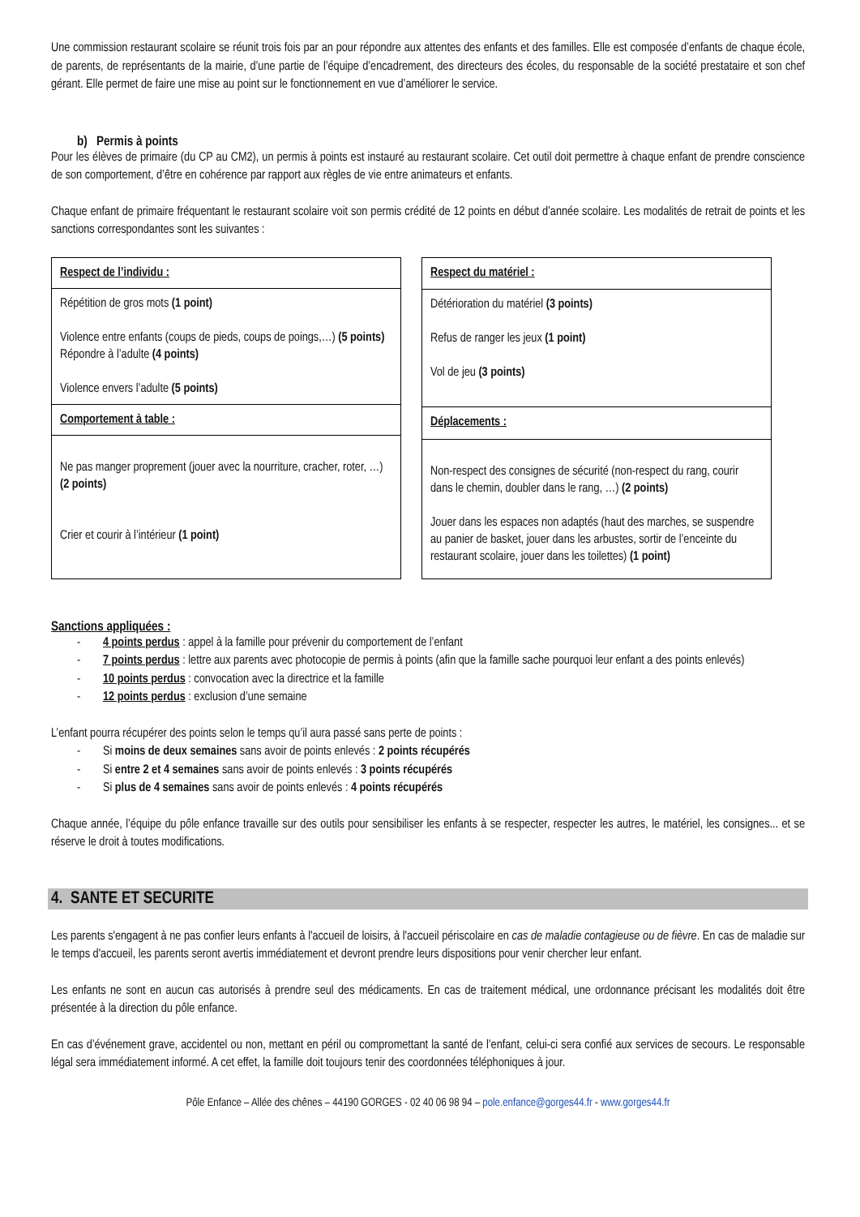Une commission restaurant scolaire se réunit trois fois par an pour répondre aux attentes des enfants et des familles. Elle est composée d’enfants de chaque école, de parents, de représentants de la mairie, d’une partie de l’équipe d’encadrement, des directeurs des écoles, du responsable de la société prestataire et son chef gérant. Elle permet de faire une mise au point sur le fonctionnement en vue d’améliorer le service.
b) Permis à points
Pour les élèves de primaire (du CP au CM2), un permis à points est instauré au restaurant scolaire. Cet outil doit permettre à chaque enfant de prendre conscience de son comportement, d’être en cohérence par rapport aux règles de vie entre animateurs et enfants.
Chaque enfant de primaire fréquentant le restaurant scolaire voit son permis crédité de 12 points en début d’année scolaire. Les modalités de retrait de points et les sanctions correspondantes sont les suivantes :
| Respect de l’individu : |
| Répétition de gros mots (1 point) Violence entre enfants (coups de pieds, coups de poings,…) (5 points) Répondre à l’adulte (4 points) Violence envers l’adulte (5 points) |
| Comportement à table : |
| Ne pas manger proprement (jouer avec la nourriture, cracher, roter, …) (2 points) Crier et courir à l’intérieur (1 point) |
| Respect du matériel : |
| Détérioration du matériel (3 points) Refus de ranger les jeux (1 point) Vol de jeu (3 points) |
| Déplacements : |
| Non-respect des consignes de sécurité (non-respect du rang, courir dans le chemin, doubler dans le rang, …) (2 points) Jouer dans les espaces non adaptés (haut des marches, se suspendre au panier de basket, jouer dans les arbustes, sortir de l’enceinte du restaurant scolaire, jouer dans les toilettes) (1 point) |
Sanctions appliquées :
- 4 points perdus : appel à la famille pour prévenir du comportement de l’enfant
- 7 points perdus : lettre aux parents avec photocopie de permis à points (afin que la famille sache pourquoi leur enfant a des points enlevés)
- 10 points perdus : convocation avec la directrice et la famille
- 12 points perdus : exclusion d’une semaine
L’enfant pourra récupérer des points selon le temps qu’il aura passé sans perte de points :
- Si moins de deux semaines sans avoir de points enlevés : 2 points récupérés
- Si entre 2 et 4 semaines sans avoir de points enlevés : 3 points récupérés
- Si plus de 4 semaines sans avoir de points enlevés : 4 points récupérés
Chaque année, l’équipe du pôle enfance travaille sur des outils pour sensibiliser les enfants à se respecter, respecter les autres, le matériel, les consignes... et se réserve le droit à toutes modifications.
4. SANTE ET SECURITE
Les parents s'engagent à ne pas confier leurs enfants à l'accueil de loisirs, à l'accueil périscolaire en cas de maladie contagieuse ou de fièvre. En cas de maladie sur le temps d'accueil, les parents seront avertis immédiatement et devront prendre leurs dispositions pour venir chercher leur enfant.
Les enfants ne sont en aucun cas autorisés à prendre seul des médicaments. En cas de traitement médical, une ordonnance précisant les modalités doit être présentée à la direction du pôle enfance.
En cas d’événement grave, accidentel ou non, mettant en péril ou compromettant la santé de l’enfant, celui-ci sera confié aux services de secours. Le responsable légal sera immédiatement informé. A cet effet, la famille doit toujours tenir des coordonnées téléphoniques à jour.
Pôle Enfance – Allée des chênes – 44190 GORGES - 02 40 06 98 94 – pole.enfance@gorges44.fr - www.gorges44.fr